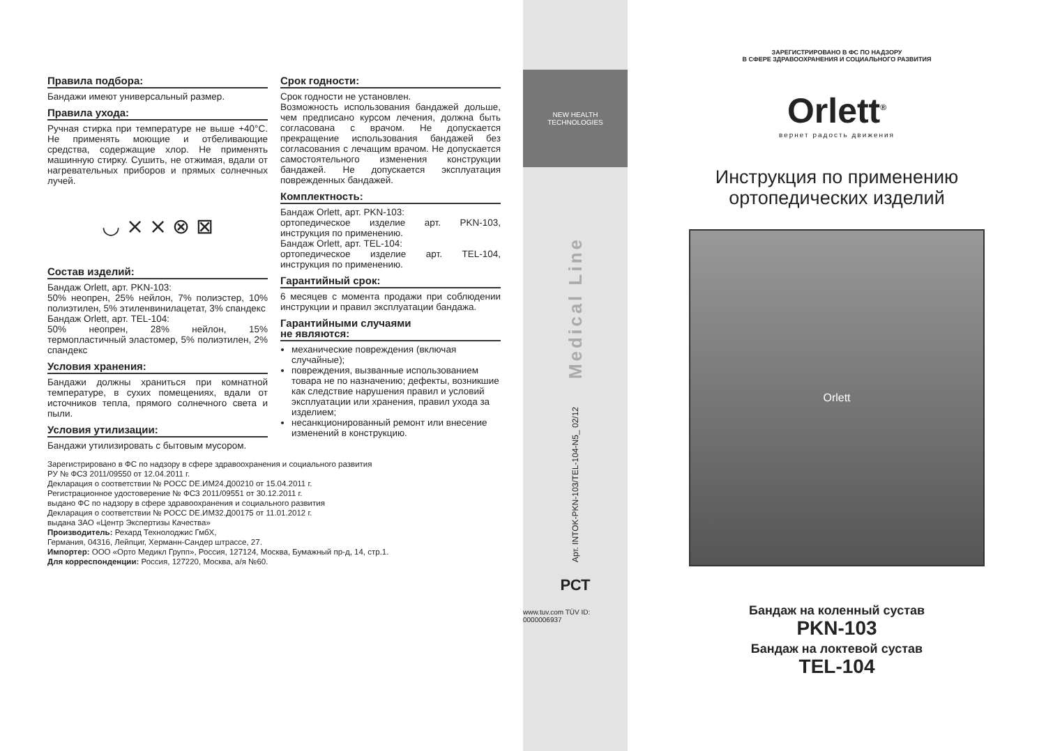Правила подбора:
Бандажи имеют универсальный размер.
Правила ухода:
Ручная стирка при температуре не выше +40°C. Не применять моющие и отбеливающие средства, содержащие хлор. Не применять машинную стирку. Сушить, не отжимая, вдали от нагревательных приборов и прямых солнечных лучей.
◡ ⨯ ⨯ ⊗ ⊠
Состав изделий:
Бандаж Orlett, арт. PKN-103:
50% неопрен, 25% нейлон, 7% полиэстер, 10% полиэтилен, 5% этиленвинилацетат, 3% спандекс
Бандаж Orlett, арт. TEL-104:
50% неопрен, 28% нейлон, 15% термопластичный эластомер, 5% полиэтилен, 2% спандекс
Условия хранения:
Бандажи должны храниться при комнатной температуре, в сухих помещениях, вдали от источников тепла, прямого солнечного света и пыли.
Условия утилизации:
Бандажи утилизировать с бытовым мусором.
Срок годности:
Срок годности не установлен.
Возможность использования бандажей дольше, чем предписано курсом лечения, должна быть согласована с врачом. Не допускается прекращение использования бандажей без согласования с лечащим врачом. Не допускается самостоятельного изменения конструкции бандажей. Не допускается эксплуатация поврежденных бандажей.
Комплектность:
Бандаж Orlett, арт. PKN-103:
ортопедическое изделие арт. PKN-103, инструкция по применению.
Бандаж Orlett, арт. TEL-104:
ортопедическое изделие арт. TEL-104, инструкция по применению.
Гарантийный срок:
6 месяцев с момента продажи при соблюдении инструкции и правил эксплуатации бандажа.
Гарантийными случаями
не являются:
механические повреждения (включая случайные);
повреждения, вызванные использованием товара не по назначению; дефекты, возникшие как следствие нарушения правил и условий эксплуатации или хранения, правил ухода за изделием;
несанкционированный ремонт или внесение изменений в конструкцию.
Зарегистрировано в ФС по надзору в сфере здравоохранения и социального развития
РУ № ФСЗ 2011/09550 от 12.04.2011 г.
Декларация о соответствии № РОСС DE.ИМ24.Д00210 от 15.04.2011 г.
Регистрационное удостоверение № ФСЗ 2011/09551 от 30.12.2011 г.
выдано ФС по надзору в сфере здравоохранения и социального развития
Декларация о соответствии № РОСС DE.ИМ32.Д00175 от 11.01.2012 г.
выдана ЗАО «Центр Экспертизы Качества»
Производитель: Рехард Технолоджис ГмбХ,
Германия, 04316, Лейпциг, Херманн-Сандер штрассе, 27.
Импортер: ООО «Орто Медикл Групп», Россия, 127124, Москва, Бумажный пр-д, 14, стр.1.
Для корреспонденции: Россия, 127220, Москва, а/я №60.
NEW HEALTH
TECHNOLOGIES
Medical Line
Арт. INTOK-PKN-103/TEL-104-N5_ 02/12
РСТ
www.tuv.com TÜV ID: 0000006937
ЗАРЕГИСТРИРОВАНО В ФС ПО НАДЗОРУ
В СФЕРЕ ЗДРАВООХРАНЕНИЯ И СОЦИАЛЬНОГО РАЗВИТИЯ
Orlett<sup>®</sup>
вернет радость движения
Инструкция по применению
ортопедических изделий
Orlett
Бандаж на коленный сустав
PKN-103
Бандаж на локтевой сустав
TEL-104